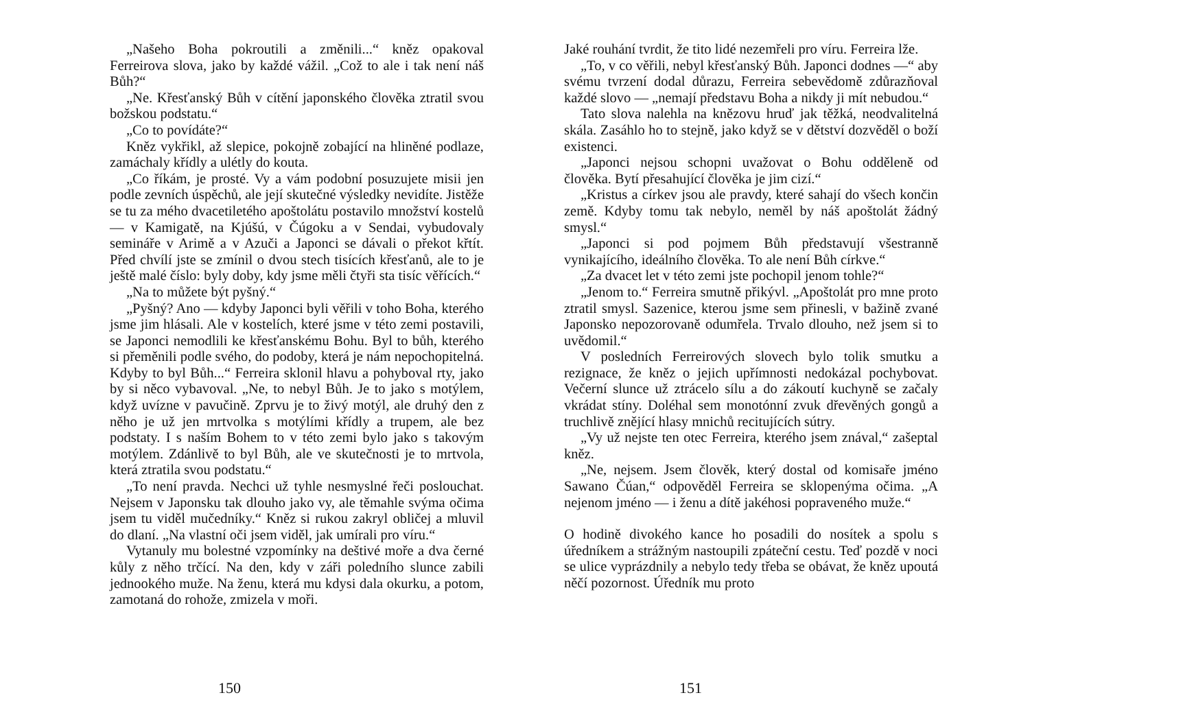„Našeho Boha pokroutili a změnili...“ kněz opakoval Ferreirova slova, jako by každé vážil. „Což to ale i tak není náš Bůh?“
„Ne. Křesťanský Bůh v cítění japonského člověka ztratil svou božskou podstatu.“
„Co to povídáte?“
Kněz vykřikl, až slepice, pokojně zobající na hliněné podlaze, zamáchaly křídly a ulétly do kouta.
„Co říkám, je prosté. Vy a vám podobní posuzujete misii jen podle zevních úspěchů, ale její skutečné výsledky nevidíte. Jistěže se tu za mého dvacetiletého apoštolátu postavilo množství kostelů — v Kamigatě, na Kjúšú, v Čúgoku a v Sendai, vybudovaly semináře v Arimě a v Azuči a Japonci se dávali o překot křtít. Před chvílí jste se zmínil o dvou stech tisících křesťanů, ale to je ještě malé číslo: byly doby, kdy jsme měli čtyři sta tisíc věřících.“
„Na to můžete být pyšný.“
„Pyšný? Ano — kdyby Japonci byli věřili v toho Boha, kterého jsme jim hlásali. Ale v kostelích, které jsme v této zemi postavili, se Japonci nemodlili ke křesťanskému Bohu. Byl to bůh, kterého si přeměnili podle svého, do podoby, která je nám nepochopitelná. Kdyby to byl Bůh...“ Ferreira sklonil hlavu a pohyboval rty, jako by si něco vybavoval. „Ne, to nebyl Bůh. Je to jako s motýlem, když uvízne v pavučině. Zprvu je to živý motýl, ale druhý den z něho je už jen mrtvolka s motýlími křídly a trupem, ale bez podstaty. I s naším Bohem to v této zemi bylo jako s takovým motýlem. Zdánlivě to byl Bůh, ale ve skutečnosti je to mrtvola, která ztratila svou podstatu.“
„To není pravda. Nechci už tyhle nesmyslné řeči poslouchat. Nejsem v Japonsku tak dlouho jako vy, ale těmahle svýma očima jsem tu viděl mučedníky.“ Kněz si rukou zakryl obličej a mluvil do dlaní. „Na vlastní oči jsem viděl, jak umírali pro víru.“
Vytanuly mu bolestné vzpomínky na deštivé moře a dva černé kůly z něho trčící. Na den, kdy v záři poledního slunce zabili jednookého muže. Na ženu, která mu kdysi dala okurku, a potom, zamotaná do rohože, zmizela v moři.
150
Jaké rouhání tvrdit, že tito lidé nezemřeli pro víru. Ferreira lže.
„To, v co věřili, nebyl křesťanský Bůh. Japonci dodnes —“ aby svému tvrzení dodal důrazu, Ferreira sebevědomě zdůrazňoval každé slovo — „nemají představu Boha a nikdy ji mít nebudou.“
Tato slova nalehla na knězovu hruď jak těžká, neodvalitelná skála. Zasáhlo ho to stejně, jako když se v dětství dozvěděl o boží existenci.
„Japonci nejsou schopni uvažovat o Bohu odděleně od člověka. Bytí přesahující člověka je jim cizí.“
„Kristus a církev jsou ale pravdy, které sahají do všech končin země. Kdyby tomu tak nebylo, neměl by náš apoštolát žádný smysl.“
„Japonci si pod pojmem Bůh představují všestranně vynikajícího, ideálního člověka. To ale není Bůh církve.“
„Za dvacet let v této zemi jste pochopil jenom tohle?“
„Jenom to.“ Ferreira smutně přikývl. „Apoštolát pro mne proto ztratil smysl. Sazenice, kterou jsme sem přinesli, v bažině zvané Japonsko nepozorovaně odumřela. Trvalo dlouho, než jsem si to uvědomil.“
V posledních Ferreirových slovech bylo tolik smutku a rezignace, že kněz o jejich upřímnosti nedokázal pochybovat. Večerní slunce už ztrácelo sílu a do zákoutí kuchyně se začaly vkrádat stíny. Doléhal sem monotónní zvuk dřevěných gongů a truchlivě znějící hlasy mnichů recitujících sútry.
„Vy už nejste ten otec Ferreira, kterého jsem znával,“ zašeptal kněz.
„Ne, nejsem. Jsem člověk, který dostal od komisaře jméno Sawano Čúan,“ odpověděl Ferreira se sklopenýma očima. „A nejenom jméno — i ženu a dítě jakéhosi popraveného muže.“
O hodině divokého kance ho posadili do nosítek a spolu s úředníkem a strážným nastoupili zpáteční cestu. Teď pozdě v noci se ulice vyprázdnily a nebylo tedy třeba se obávat, že kněz upoutá něčí pozornost. Úředník mu proto
151